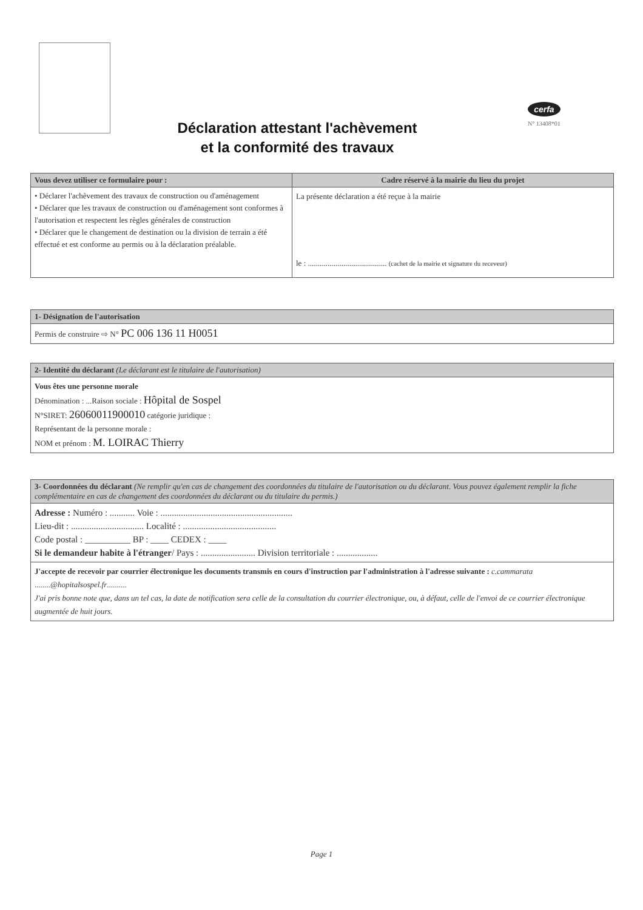cerfa
N° 13408*01
Déclaration attestant l'achèvement
et la conformité des travaux
Vous devez utiliser ce formulaire pour :
• Déclarer l'achèvement des travaux de construction ou d'aménagement
• Déclarer que les travaux de construction ou d'aménagement sont conformes à l'autorisation et respectent les règles générales de construction
• Déclarer que le changement de destination ou la division de terrain a été effectué et est conforme au permis ou à la déclaration préalable.
Cadre réservé à la mairie du lieu du projet
La présente déclaration a été reçue à la mairie
le : ........................................ (cachet de la mairie et signature du receveur)
1- Désignation de l'autorisation
Permis de construire ⇨ N° PC 006 136 11 H0051
2- Identité du déclarant (Le déclarant est le titulaire de l'autorisation)
Vous êtes une personne morale
Dénomination : ...Raison sociale : Hôpital de Sospel
N°SIRET: 26060011900010 catégorie juridique :
Représentant de la personne morale :
NOM et prénom : M. LOIRAC Thierry
3- Coordonnées du déclarant (Ne remplir qu'en cas de changement des coordonnées du titulaire de l'autorisation ou du déclarant. Vous pouvez également remplir la fiche complémentaire en cas de changement des coordonnées du déclarant ou du titulaire du permis.)
Adresse : Numéro : ........... Voie : ..........................................................
Lieu-dit : ................................ Localité : .........................................
Code postal : __________ BP : ____ CEDEX : ____
Si le demandeur habite à l'étranger/ Pays : ........................ Division territoriale : ..................
J'accepte de recevoir par courrier électronique les documents transmis en cours d'instruction par l'administration à l'adresse suivante : c.cammarata ........@hopitalsospel.fr..........
J'ai pris bonne note que, dans un tel cas, la date de notification sera celle de la consultation du courrier électronique, ou, à défaut, celle de l'envoi de ce courrier électronique augmentée de huit jours.
Page 1